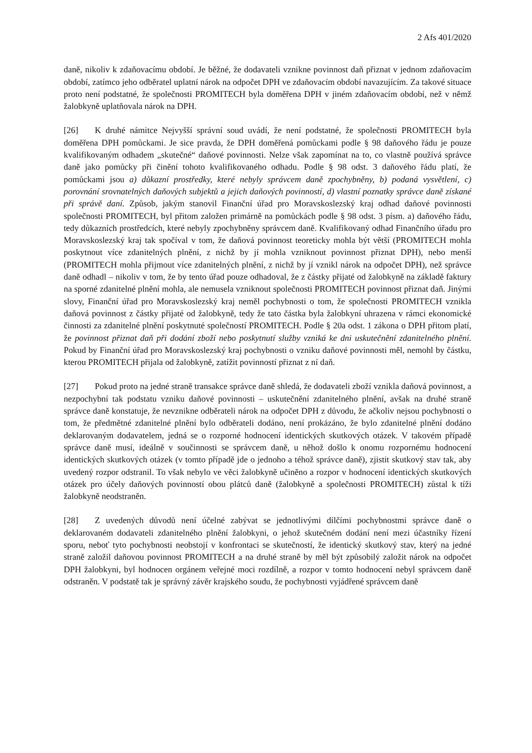2 Afs 401/2020
daně, nikoliv k zdaňovacímu období. Je běžné, že dodavateli vznikne povinnost daň přiznat v jednom zdaňovacím období, zatímco jeho odběratel uplatní nárok na odpočet DPH ve zdaňovacím období navazujícím. Za takové situace proto není podstatné, že společnosti PROMITECH byla doměřena DPH v jiném zdaňovacím období, než v němž žalobkyně uplatňovala nárok na DPH.
[26] K druhé námitce Nejvyšší správní soud uvádí, že není podstatné, že společnosti PROMITECH byla doměřena DPH pomůckami. Je sice pravda, že DPH doměřená pomůckami podle § 98 daňového řádu je pouze kvalifikovaným odhadem „skutečné“ daňové povinnosti. Nelze však zapomínat na to, co vlastně používá správce daně jako pomůcky při činění tohoto kvalifikovaného odhadu. Podle § 98 odst. 3 daňového řádu platí, že pomůckami jsou a) důkazní prostředky, které nebyly správcem daně zpochybněny, b) podaná vysvětlení, c) porovnání srovnatelných daňových subjektů a jejich daňových povinností, d) vlastní poznatky správce daně získané při správě daní. Způsob, jakým stanovil Finanční úřad pro Moravskoslezský kraj odhad daňové povinnosti společnosti PROMITECH, byl přitom založen primárně na pomůckách podle § 98 odst. 3 písm. a) daňového řádu, tedy důkazních prostředcích, které nebyly zpochybněny správcem daně. Kvalifikovaný odhad Finančního úřadu pro Moravskoslezský kraj tak spočíval v tom, že daňová povinnost teoreticky mohla být větší (PROMITECH mohla poskytnout více zdanitelných plnění, z nichž by jí mohla vzniknout povinnost přiznat DPH), nebo menší (PROMITECH mohla přijmout více zdanitelných plnění, z nichž by jí vznikl nárok na odpočet DPH), než správce daně odhadl – nikoliv v tom, že by tento úřad pouze odhadoval, že z částky přijaté od žalobkyně na základě faktury na sporné zdanitelné plnění mohla, ale nemusela vzniknout společnosti PROMITECH povinnost přiznat daň. Jinými slovy, Finanční úřad pro Moravskoslezský kraj neměl pochybnosti o tom, že společnosti PROMITECH vznikla daňová povinnost z částky přijaté od žalobkyně, tedy že tato částka byla žalobkyní uhrazena v rámci ekonomické činnosti za zdanitelné plnění poskytnuté společností PROMITECH. Podle § 20a odst. 1 zákona o DPH přitom platí, že povinnost přiznat daň při dodání zboží nebo poskytnutí služby vzniká ke dni uskutečnění zdanitelného plnění. Pokud by Finanční úřad pro Moravskoslezský kraj pochybnosti o vzniku daňové povinnosti měl, nemohl by částku, kterou PROMITECH přijala od žalobkyně, zatížit povinností přiznat z ní daň.
[27] Pokud proto na jedné straně transakce správce daně shledá, že dodavateli zboží vznikla daňová povinnost, a nezpochybní tak podstatu vzniku daňové povinnosti – uskutečnění zdanitelného plnění, avšak na druhé straně správce daně konstatuje, že nevznikne odběrateli nárok na odpočet DPH z důvodu, že ačkoliv nejsou pochybnosti o tom, že předmětné zdanitelné plnění bylo odběrateli dodáno, není prokázáno, že bylo zdanitelné plnění dodáno deklarovaným dodavatelem, jedná se o rozporné hodnocení identických skutkových otázek. V takovém případě správce daně musí, ideálně v součinnosti se správcem daně, u něhož došlo k onomu rozpornému hodnocení identických skutkových otázek (v tomto případě jde o jednoho a téhož správce daně), zjistit skutkový stav tak, aby uvedený rozpor odstranil. To však nebylo ve věci žalobkyně učiněno a rozpor v hodnocení identických skutkových otázek pro účely daňových povinností obou plátců daně (žalobkyně a společnosti PROMITECH) zůstal k tíži žalobkyně neodstraněn.
[28] Z uvedených důvodů není účelné zabývat se jednotlivými dílčími pochybnostmi správce daně o deklarovaném dodavateli zdanitelného plnění žalobkyni, o jehož skutečném dodání není mezi účastníky řízení sporu, neboť tyto pochybnosti neobstojí v konfrontaci se skutečností, že identický skutkový stav, který na jedné straně založil daňovou povinnost PROMITECH a na druhé straně by měl být způsobilý založit nárok na odpočet DPH žalobkyni, byl hodnocen orgánem veřejné moci rozdílně, a rozpor v tomto hodnocení nebyl správcem daně odstraněn. V podstatě tak je správný závěr krajského soudu, že pochybnosti vyjádřené správcem daně